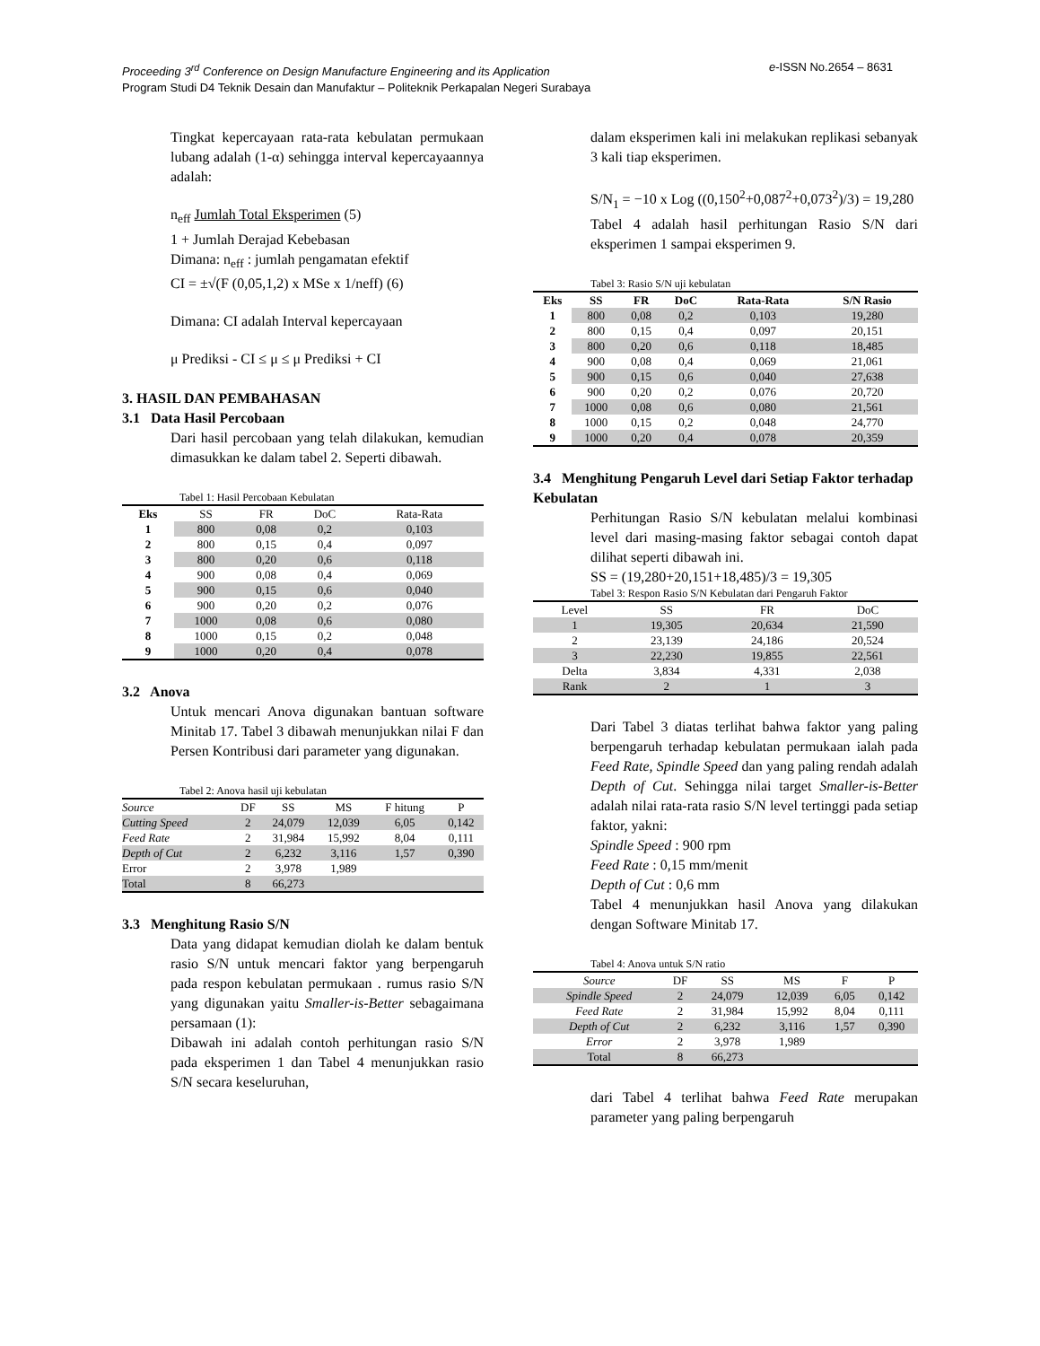e-ISSN No.2654 – 8631 Proceeding 3<sup>rd</sup> Conference on Design Manufacture Engineering and its Application
Program Studi D4 Teknik Desain dan Manufaktur – Politeknik Perkapalan Negeri Surabaya
Tingkat kepercayaan rata-rata kebulatan permukaan lubang adalah (1-α) sehingga interval kepercayaannya adalah:
n<sub>eff</sub> Jumlah Total Eksperimen (5)
1 + Jumlah Derajad Kebebasan
Dimana: n<sub>eff</sub> : jumlah pengamatan efektif
CI = ±√(F (0,05,1,2) x MSe x 1/neff) (6)
Dimana: CI adalah Interval kepercayaan
μ Prediksi - CI ≤ μ ≤ μ Prediksi + CI
3. HASIL DAN PEMBAHASAN
3.1 Data Hasil Percobaan
Dari hasil percobaan yang telah dilakukan, kemudian dimasukkan ke dalam tabel 2. Seperti dibawah.
Tabel 1: Hasil Percobaan Kebulatan
| Eks | SS | FR | DoC | Rata-Rata |
| 1 | 800 | 0,08 | 0,2 | 0,103 |
| 2 | 800 | 0,15 | 0,4 | 0,097 |
| 3 | 800 | 0,20 | 0,6 | 0,118 |
| 4 | 900 | 0,08 | 0,4 | 0,069 |
| 5 | 900 | 0,15 | 0,6 | 0,040 |
| 6 | 900 | 0,20 | 0,2 | 0,076 |
| 7 | 1000 | 0,08 | 0,6 | 0,080 |
| 8 | 1000 | 0,15 | 0,2 | 0,048 |
| 9 | 1000 | 0,20 | 0,4 | 0,078 |
3.2 Anova
Untuk mencari Anova digunakan bantuan software Minitab 17. Tabel 3 dibawah menunjukkan nilai F dan Persen Kontribusi dari parameter yang digunakan.
Tabel 2: Anova hasil uji kebulatan
| Source | DF | SS | MS | F hitung | P |
| Cutting Speed | 2 | 24,079 | 12,039 | 6,05 | 0,142 |
| Feed Rate | 2 | 31,984 | 15,992 | 8,04 | 0,111 |
| Depth of Cut | 2 | 6,232 | 3,116 | 1,57 | 0,390 |
| Error | 2 | 3,978 | 1,989 | | |
| Total | 8 | 66,273 | | | |
3.3 Menghitung Rasio S/N
Data yang didapat kemudian diolah ke dalam bentuk rasio S/N untuk mencari faktor yang berpengaruh pada respon kebulatan permukaan . rumus rasio S/N yang digunakan yaitu Smaller-is-Better sebagaimana persamaan (1):
Dibawah ini adalah contoh perhitungan rasio S/N pada eksperimen 1 dan Tabel 4 menunjukkan rasio S/N secara keseluruhan,
dalam eksperimen kali ini melakukan replikasi sebanyak 3 kali tiap eksperimen.
S/N<sub>1</sub> = −10 x Log ((0,150<sup>2</sup>+0,087<sup>2</sup>+0,073<sup>2</sup>)/3) = 19,280
Tabel 4 adalah hasil perhitungan Rasio S/N dari eksperimen 1 sampai eksperimen 9.
Tabel 3: Rasio S/N uji kebulatan
| Eks | SS | FR | DoC | Rata-Rata | S/N Rasio |
| --- | --- | --- | --- | --- | --- |
| 1 | 800 | 0,08 | 0,2 | 0,103 | 19,280 |
| 2 | 800 | 0,15 | 0,4 | 0,097 | 20,151 |
| 3 | 800 | 0,20 | 0,6 | 0,118 | 18,485 |
| 4 | 900 | 0,08 | 0,4 | 0,069 | 21,061 |
| 5 | 900 | 0,15 | 0,6 | 0,040 | 27,638 |
| 6 | 900 | 0,20 | 0,2 | 0,076 | 20,720 |
| 7 | 1000 | 0,08 | 0,6 | 0,080 | 21,561 |
| 8 | 1000 | 0,15 | 0,2 | 0,048 | 24,770 |
| 9 | 1000 | 0,20 | 0,4 | 0,078 | 20,359 |
3.4 Menghitung Pengaruh Level dari Setiap Faktor terhadap Kebulatan
Perhitungan Rasio S/N kebulatan melalui kombinasi level dari masing-masing faktor sebagai contoh dapat dilihat seperti dibawah ini.
SS = (19,280+20,151+18,485)/3 = 19,305
Tabel 3: Respon Rasio S/N Kebulatan dari Pengaruh Faktor
| Level | SS | FR | DoC |
| 1 | 19,305 | 20,634 | 21,590 |
| 2 | 23,139 | 24,186 | 20,524 |
| 3 | 22,230 | 19,855 | 22,561 |
| Delta | 3,834 | 4,331 | 2,038 |
| Rank | 2 | 1 | 3 |
Dari Tabel 3 diatas terlihat bahwa faktor yang paling berpengaruh terhadap kebulatan permukaan ialah pada Feed Rate, Spindle Speed dan yang paling rendah adalah Depth of Cut. Sehingga nilai target Smaller-is-Better adalah nilai rata-rata rasio S/N level tertinggi pada setiap faktor, yakni:
Spindle Speed : 900 rpm
Feed Rate : 0,15 mm/menit
Depth of Cut : 0,6 mm
Tabel 4 menunjukkan hasil Anova yang dilakukan dengan Software Minitab 17.
Tabel 4: Anova untuk S/N ratio
| Source | DF | SS | MS | F | P |
| Spindle Speed | 2 | 24,079 | 12,039 | 6,05 | 0,142 |
| Feed Rate | 2 | 31,984 | 15,992 | 8,04 | 0,111 |
| Depth of Cut | 2 | 6,232 | 3,116 | 1,57 | 0,390 |
| Error | 2 | 3,978 | 1,989 | | |
| Total | 8 | 66,273 | | | |
dari Tabel 4 terlihat bahwa Feed Rate merupakan parameter yang paling berpengaruh